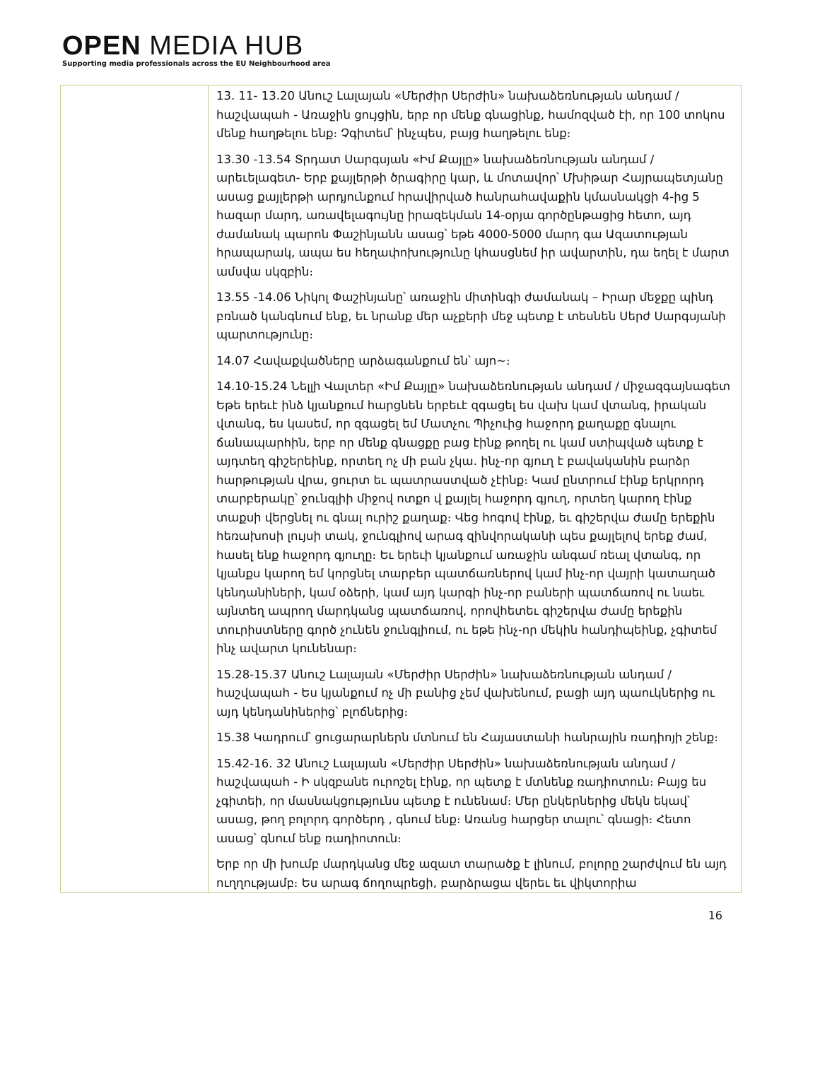OPEN MEDIA HUB
Supporting media professionals across the EU Neighbourhood area
| | 13. 11- 13.20 Անուշ Լալայան «Մերժիր Սերժին» նախաձեռնության անդամ / հաշվապահ - Առաջին ցույցին, երբ որ մենք գնացինք, համոզված էի, որ 100 տոկոս մենք հաղթելու ենք։ Չգիտեմ՝ ինչպես, բայց հաղթելու ենք։ 13.30 -13.54 Տրդատ Սարգսյան «Իմ Քայլը» նախաձեռնության անդամ / արեւելագետ- Երբ քայլերթի ծրագիրը կար, և մոտավոր՝ Մխիթար Հայրապետյանը ասաց քայլերթի արդյունքում հրավիրված հանրահավաքին կմասնակցի 4-ից 5 հազար մարդ, առավելագույնը իրազեկման 14-օրյա գործընթացից հետո, այդ ժամանակ պարոն Փաշինյանն ասաց՝ եթե 4000-5000 մարդ գա Ազատության հրապարակ, ապա ես հեղափոխությունը կհասցնեմ իր ավարտին, դա եղել է մարտ ամսվա սկզբին։ 13.55 -14.06 Նիկոլ Փաշինյանը՝ առաջին միտինգի ժամանակ – Իրար մեջքը պինդ բռնած կանգնում ենք, եւ նրանք մեր աչքերի մեջ պետք է տեսնեն Սերժ Սարգսյանի պարտությունը։ 14.07 Հավաքվածները արձագանքում են՝ այո~։ 14.10-15.24 Նելլի Վալտեր «Իմ Քայլը» նախաձեռնության անդամ / միջազգայնագետ Եթե երեւէ ինձ կյանքում հարցնեն երբեւէ զգացել ես վախ կամ վտանգ, իրական վտանգ, ես կասեմ, որ զգացել եմ Մատչու Պիչուից հաջորդ քաղաքը գնալու ճանապարհին, երբ որ մենք գնացքը բաց էինք թողել ու կամ ստիպված պետք է այդտեղ գիշերեինք, որտեղ ոչ մի բան չկա. ինչ-որ գյուղ է բավականին բարձր հարթության վրա, ցուրտ եւ պատրաստված չէինք։ Կամ ընտրում էինք երկրորդ տարբերակը՝ ջունգլիի միջով ոտքո վ քայլել հաջորդ գյուղ, որտեղ կարող էինք տաքսի վերցնել ու գնալ ուրիշ քաղաք։ Վեց հոգով էինք, եւ գիշերվա ժամը երեքին հեռախոսի լույսի տակ, ջունգլիով արագ զինվորականի պես քայլելով երեք ժամ, հասել ենք հաջորդ գյուղը։ Եւ երեւի կյանքում առաջին անգամ ռեալ վտանգ, որ կյանքս կարող եմ կորցնել տարբեր պատճառներով կամ ինչ-որ վայրի կատաղած կենդանիների, կամ օձերի, կամ այդ կարգի ինչ-որ բաների պատճառով ու նաեւ այնտեղ ապրող մարդկանց պատճառով, որովհետեւ գիշերվա ժամը երեքին տուրիստները գործ չունեն ջունգլիում, ու եթե ինչ-որ մեկին հանդիպեինք, չգիտեմ ինչ ավարտ կունենար։ 15.28-15.37 Անուշ Լալայան «Մերժիր Սերժին» նախաձեռնության անդամ / հաշվապահ - Ես կյանքում ոչ մի բանից չեմ վախենում, բացի այդ պաուկներից ու այդ կենդանիներից՝ բլոճներից։ 15.38 Կադրում՝ ցուցարարներն մտնում են Հայաստանի հանրային ռադիոյի շենք։ 15.42-16. 32 Անուշ Լալայան «Մերժիր Սերժին» նախաձեռնության անդամ / հաշվապահ - Ի սկզբանե ուրոշել էինք, որ պետք է մտնենք ռադիոտուն։ Բայց ես չգիտեի, որ մասնակցությունս պետք է ունենամ։ Մեր ընկերներից մեկն եկավ՝ ասաց, թող բոլորդ գործերդ , գնում ենք։ Առանց հարցեր տալու՝ գնացի։ Հետո ասաց՝ գնում ենք ռադիոտուն։ Երբ որ մի խումբ մարդկանց մեջ ազատ տարածք է լինում, բոլորը շարժվում են այդ ուղղությամբ։ Ես արագ ճողոպրեցի, բարձրացա վերեւ եւ վիկտորիա |
16